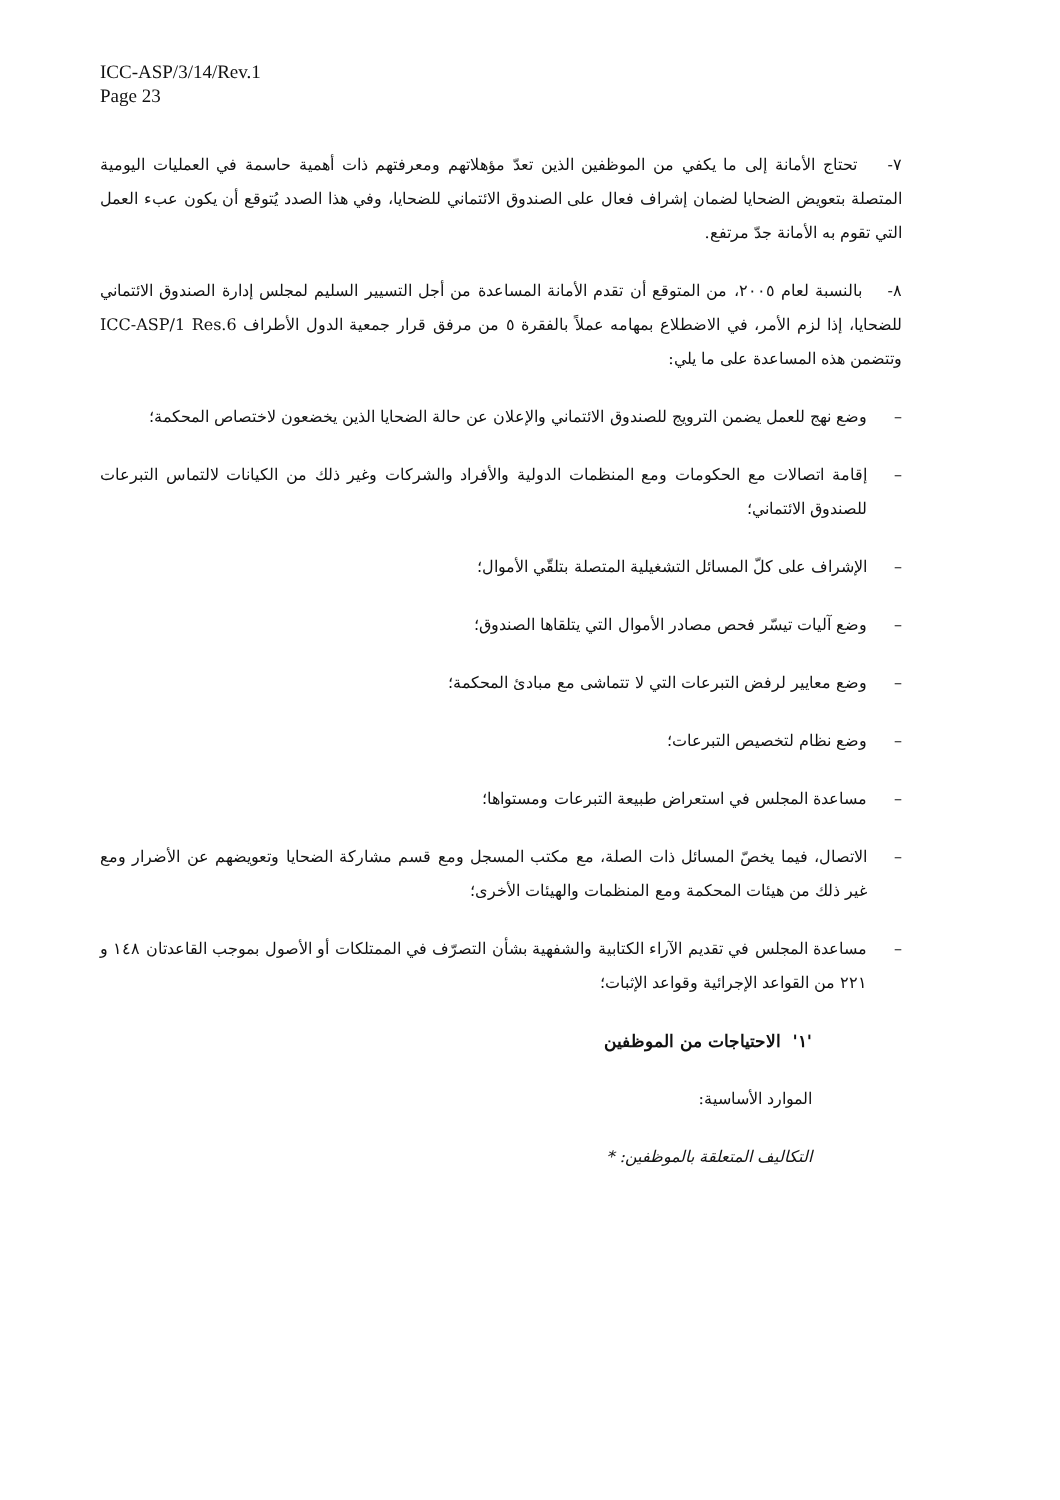ICC-ASP/3/14/Rev.1
Page 23
٧- تحتاج الأمانة إلى ما يكفي من الموظفين الذين تعدّ مؤهلاتهم ومعرفتهم ذات أهمية حاسمة في العمليات اليومية المتصلة بتعويض الضحايا لضمان إشراف فعال على الصندوق الائتماني للضحايا، وفي هذا الصدد يُتوقع أن يكون عبء العمل التي تقوم به الأمانة جدّ مرتفع.
٨- بالنسبة لعام ٢٠٠٥، من المتوقع أن تقدم الأمانة المساعدة من أجل التسيير السليم لمجلس إدارة الصندوق الائتماني للضحايا، إذا لزم الأمر، في الاضطلاع بمهامه عملاً بالفقرة ٥ من مرفق قرار جمعية الدول الأطراف ICC-ASP/1 Res.6 وتتضمن هذه المساعدة على ما يلي:
– وضع نهج للعمل يضمن الترويج للصندوق الائتماني والإعلان عن حالة الضحايا الذين يخضعون لاختصاص المحكمة؛
– إقامة اتصالات مع الحكومات ومع المنظمات الدولية والأفراد والشركات وغير ذلك من الكيانات لالتماس التبرعات للصندوق الائتماني؛
– الإشراف على كلّ المسائل التشغيلية المتصلة بتلقّي الأموال؛
– وضع آليات تيسّر فحص مصادر الأموال التي يتلقاها الصندوق؛
– وضع معايير لرفض التبرعات التي لا تتماشى مع مبادئ المحكمة؛
– وضع نظام لتخصيص التبرعات؛
– مساعدة المجلس في استعراض طبيعة التبرعات ومستواها؛
– الاتصال، فيما يخصّ المسائل ذات الصلة، مع مكتب المسجل ومع قسم مشاركة الضحايا وتعويضهم عن الأضرار ومع غير ذلك من هيئات المحكمة ومع المنظمات والهيئات الأخرى؛
– مساعدة المجلس في تقديم الآراء الكتابية والشفهية بشأن التصرّف في الممتلكات أو الأصول بموجب القاعدتان ١٤٨ و ٢٢١ من القواعد الإجرائية وقواعد الإثبات؛
'١' الاحتياجات من الموظفين
الموارد الأساسية:
التكاليف المتعلقة بالموظفين: *